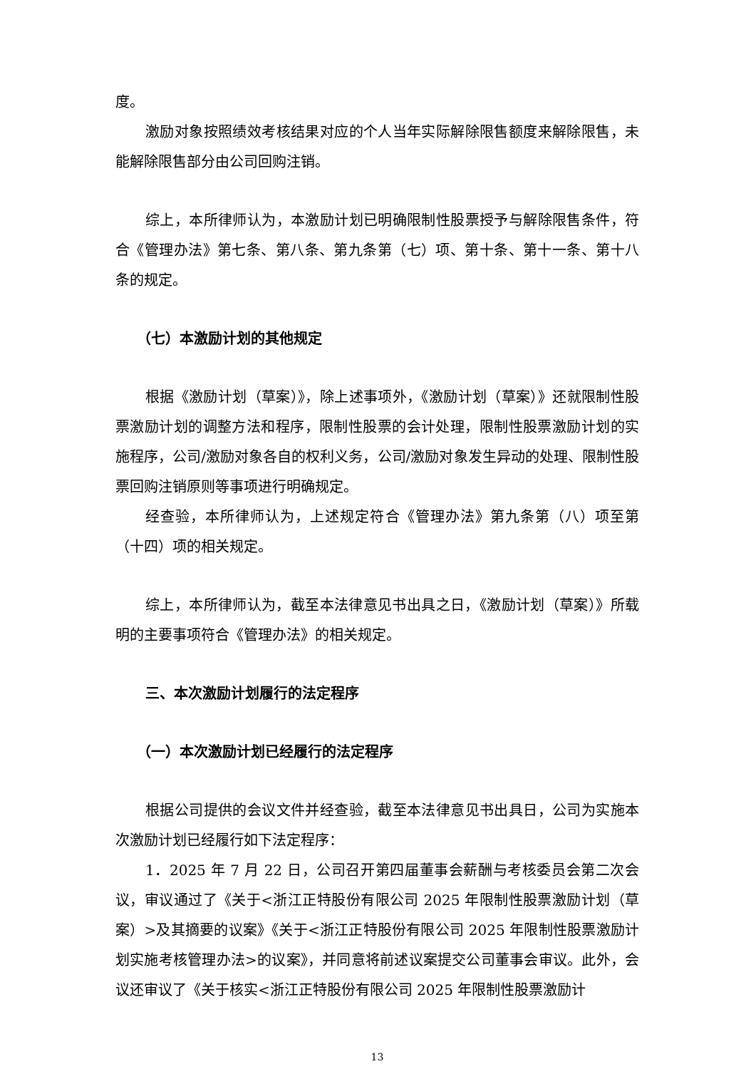度。
激励对象按照绩效考核结果对应的个人当年实际解除限售额度来解除限售，未能解除限售部分由公司回购注销。
综上，本所律师认为，本激励计划已明确限制性股票授予与解除限售条件，符合《管理办法》第七条、第八条、第九条第（七）项、第十条、第十一条、第十八条的规定。
（七）本激励计划的其他规定
根据《激励计划（草案）》，除上述事项外，《激励计划（草案）》还就限制性股票激励计划的调整方法和程序，限制性股票的会计处理，限制性股票激励计划的实施程序，公司/激励对象各自的权利义务，公司/激励对象发生异动的处理、限制性股票回购注销原则等事项进行明确规定。
经查验，本所律师认为，上述规定符合《管理办法》第九条第（八）项至第（十四）项的相关规定。
综上，本所律师认为，截至本法律意见书出具之日，《激励计划（草案）》所载明的主要事项符合《管理办法》的相关规定。
三、本次激励计划履行的法定程序
（一）本次激励计划已经履行的法定程序
根据公司提供的会议文件并经查验，截至本法律意见书出具日，公司为实施本次激励计划已经履行如下法定程序：
1．2025 年 7 月 22 日，公司召开第四届董事会薪酬与考核委员会第二次会议，审议通过了《关于<浙江正特股份有限公司 2025 年限制性股票激励计划（草案）>及其摘要的议案》《关于<浙江正特股份有限公司 2025 年限制性股票激励计划实施考核管理办法>的议案》，并同意将前述议案提交公司董事会审议。此外，会议还审议了《关于核实<浙江正特股份有限公司 2025 年限制性股票激励计
13